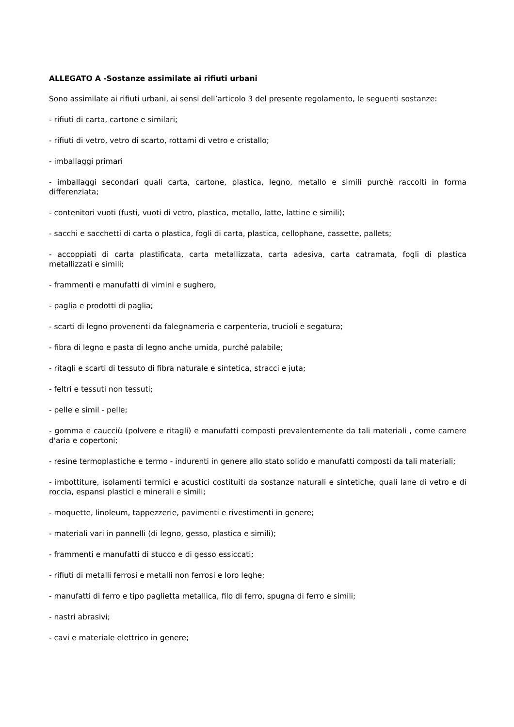ALLEGATO A -Sostanze assimilate ai rifiuti urbani
Sono assimilate ai rifiuti urbani, ai sensi dell’articolo 3 del presente regolamento, le seguenti sostanze:
- rifiuti di carta, cartone e similari;
- rifiuti di vetro, vetro di scarto, rottami di vetro e cristallo;
- imballaggi primari
- imballaggi secondari quali carta, cartone, plastica, legno, metallo e simili purchè raccolti in forma differenziata;
- contenitori vuoti (fusti, vuoti di vetro, plastica, metallo, latte, lattine e simili);
- sacchi e sacchetti di carta o plastica, fogli di carta, plastica, cellophane, cassette, pallets;
- accoppiati di carta plastificata, carta metallizzata, carta adesiva, carta catramata, fogli di plastica metallizzati e simili;
- frammenti e manufatti di vimini e sughero,
- paglia e prodotti di paglia;
- scarti di legno provenenti da falegnameria e carpenteria, trucioli e segatura;
- fibra di legno e pasta di legno anche umida, purché palabile;
- ritagli e scarti di tessuto di fibra naturale e sintetica, stracci e juta;
- feltri e tessuti non tessuti;
- pelle e simil - pelle;
- gomma e caucciù (polvere e ritagli) e manufatti composti prevalentemente da tali materiali , come camere d'aria e copertoni;
- resine termoplastiche e termo - indurenti in genere allo stato solido e manufatti composti da tali materiali;
- imbottiture, isolamenti termici e acustici costituiti da sostanze naturali e sintetiche, quali lane di vetro e di roccia, espansi plastici e minerali e simili;
- moquette, linoleum, tappezzerie, pavimenti e rivestimenti in genere;
- materiali vari in pannelli (di legno, gesso, plastica e simili);
- frammenti e manufatti di stucco e di gesso essiccati;
- rifiuti di metalli ferrosi e metalli non ferrosi e loro leghe;
- manufatti di ferro e tipo paglietta metallica, filo di ferro, spugna di ferro e simili;
- nastri abrasivi;
- cavi e materiale elettrico in genere;